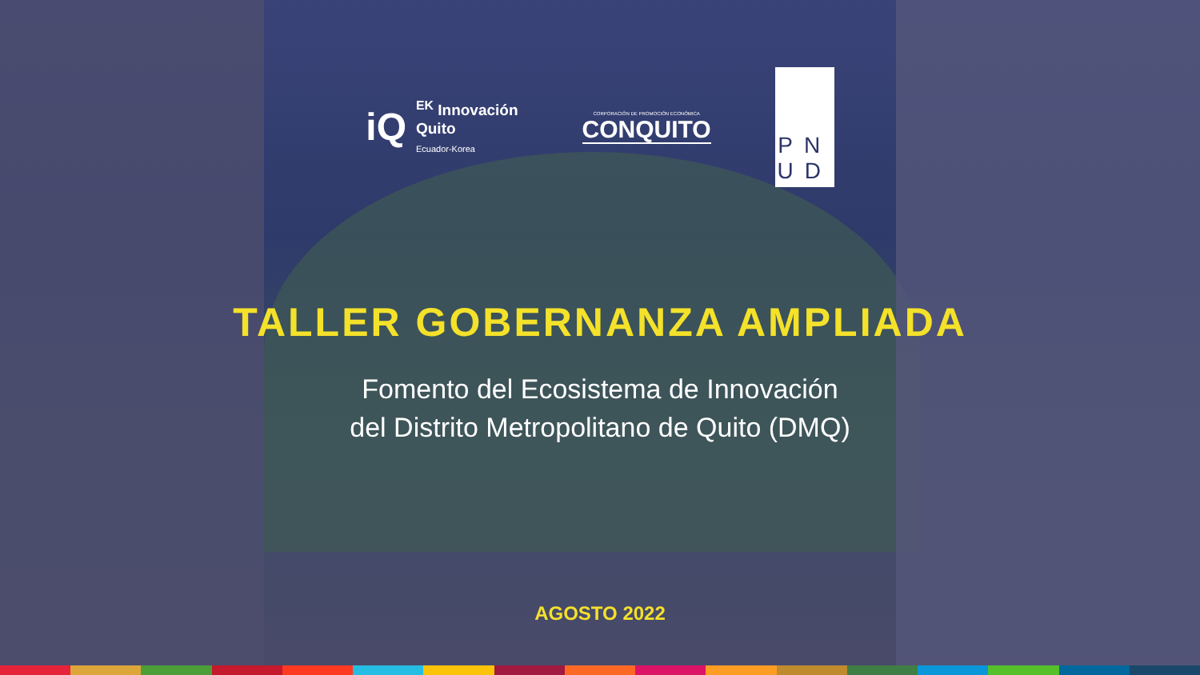iQ
<sup>EK</sup> Innovación
Quito
Ecuador-Korea
CORPORACIÓN DE PROMOCIÓN ECONÓMICA
CONQUITO
PN
UD
TALLER GOBERNANZA AMPLIADA
Fomento del Ecosistema de Innovación
del Distrito Metropolitano de Quito (DMQ)
AGOSTO 2022